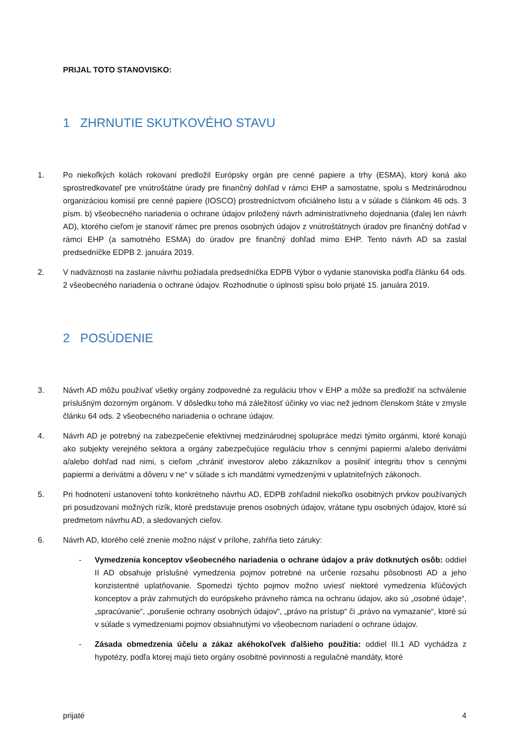PRIJAL TOTO STANOVISKO:
1 ZHRNUTIE SKUTKOVÉHO STAVU
1. Po niekoľkých kolách rokovaní predložil Európsky orgán pre cenné papiere a trhy (ESMA), ktorý koná ako sprostredkovateľ pre vnútroštátne úrady pre finančný dohľad v rámci EHP a samostatne, spolu s Medzinárodnou organizáciou komisií pre cenné papiere (IOSCO) prostredníctvom oficiálneho listu a v súlade s článkom 46 ods. 3 písm. b) všeobecného nariadenia o ochrane údajov priložený návrh administratívneho dojednania (ďalej len návrh AD), ktorého cieľom je stanoviť rámec pre prenos osobných údajov z vnútroštátnych úradov pre finančný dohľad v rámci EHP (a samotného ESMA) do úradov pre finančný dohľad mimo EHP. Tento návrh AD sa zaslal predsedníčke EDPB 2. januára 2019.
2. V nadväznosti na zaslanie návrhu požiadala predsedníčka EDPB Výbor o vydanie stanoviska podľa článku 64 ods. 2 všeobecného nariadenia o ochrane údajov. Rozhodnutie o úplnosti spisu bolo prijaté 15. januára 2019.
2 POSÚDENIE
3. Návrh AD môžu používať všetky orgány zodpovedné za reguláciu trhov v EHP a môže sa predložiť na schválenie príslušným dozorným orgánom. V dôsledku toho má záležitosť účinky vo viac než jednom členskom štáte v zmysle článku 64 ods. 2 všeobecného nariadenia o ochrane údajov.
4. Návrh AD je potrebný na zabezpečenie efektívnej medzinárodnej spolupráce medzi týmito orgánmi, ktoré konajú ako subjekty verejného sektora a orgány zabezpečujúce reguláciu trhov s cennými papiermi a/alebo derivátmi a/alebo dohľad nad nimi, s cieľom „chrániť investorov alebo zákazníkov a posilniť integritu trhov s cennými papiermi a derivátmi a dôveru v ne“ v súlade s ich mandátmi vymedzenými v uplatniteľných zákonoch.
5. Pri hodnotení ustanovení tohto konkrétneho návrhu AD, EDPB zohľadnil niekoľko osobitných prvkov používaných pri posudzovaní možných rizík, ktoré predstavuje prenos osobných údajov, vrátane typu osobných údajov, ktoré sú predmetom návrhu AD, a sledovaných cieľov.
6. Návrh AD, ktorého celé znenie možno nájsť v prílohe, zahŕňa tieto záruky:
- Vymedzenia konceptov všeobecného nariadenia o ochrane údajov a práv dotknutých osôb: oddiel II AD obsahuje príslušné vymedzenia pojmov potrebné na určenie rozsahu pôsobnosti AD a jeho konzistentné uplatňovanie. Spomedzi týchto pojmov možno uviesť niektoré vymedzenia kľúčových konceptov a práv zahrnutých do európskeho právneho rámca na ochranu údajov, ako sú „osobné údaje“, „spracúvanie“, „porušenie ochrany osobných údajov“, „právo na prístup“ či „právo na vymazanie“, ktoré sú v súlade s vymedzeniami pojmov obsiahnutými vo všeobecnom nariadení o ochrane údajov.
- Zásada obmedzenia účelu a zákaz akéhokoľvek ďalšieho použitia: oddiel III.1 AD vychádza z hypotézy, podľa ktorej majú tieto orgány osobitné povinnosti a regulačné mandáty, ktoré
prijaté 4